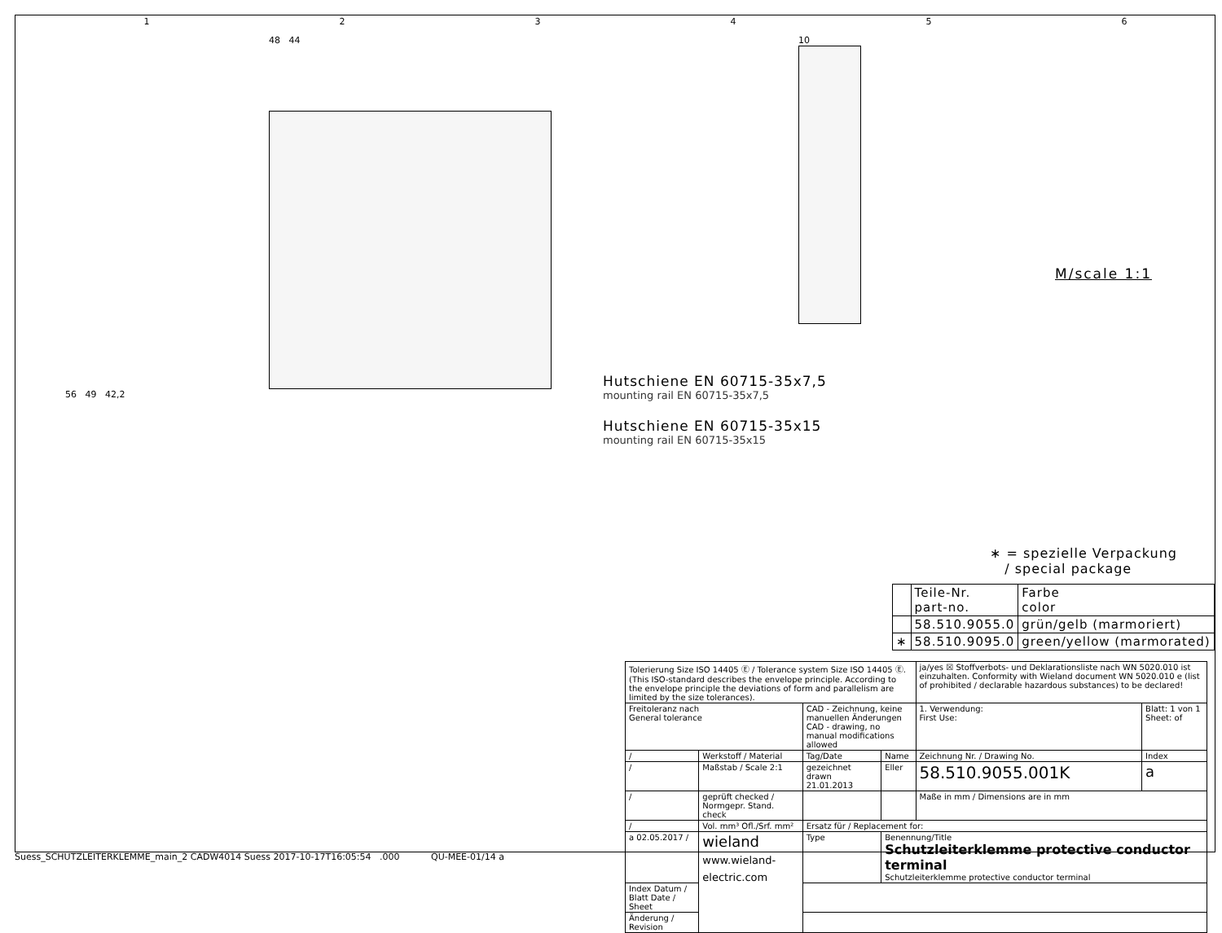123456
48 44
56 49 42,2
10
Hutschiene EN 60715-35x7,5
mounting rail EN 60715-35x7,5
Hutschiene EN 60715-35x15
mounting rail EN 60715-35x15
M/scale 1:1
∗ = spezielle Verpackung
/ special package
| | Teile-Nr. part-no. | Farbe color |
| | 58.510.9055.0 | grün/gelb (marmoriert) |
| ∗ | 58.510.9095.0 | green/yellow (marmorated) |
| Tolerierung Size ISO 14405 Ⓔ / Tolerance system Size ISO 14405 Ⓔ. (This ISO-standard describes the envelope principle. According to the envelope principle the deviations of form and parallelism are limited by the size tolerances). | | | | ja/yes ☒ Stoffverbots- und Deklarationsliste nach WN 5020.010 ist einzuhalten. Conformity with Wieland document WN 5020.010 e (list of prohibited / declarable hazardous substances) to be declared! | |
| Freitoleranz nach General tolerance | | CAD - Zeichnung, keine manuellen Änderungen CAD - drawing, no manual modifications allowed | | 1. Verwendung: First Use: | Blatt: 1 von 1 Sheet: of |
| / | Werkstoff / Material | Tag/Date | Name | Zeichnung Nr. / Drawing No. | Index |
| / | Maßstab / Scale 2:1 | gezeichnet drawn 21.01.2013 | Eller | 58.510.9055.001K | a |
| / | geprüft checked / Normgepr. Stand. check | | | Maße in mm / Dimensions are in mm | |
| / | Vol. mm³ Ofl./Srf. mm² | Ersatz für / Replacement for: | | | |
| a 02.05.2017 / | wieland www.wieland-electric.com | Type | Benennung/Title Schutzleiterklemme protective conductor terminal Schutzleiterklemme protective conductor terminal | | |
| Index Datum / Blatt Date / Sheet | | | | | |
| Änderung / Revision | | | | | |
Suess_SCHUTZLEITERKLEMME_main_2 CADW4014 Suess 2017-10-17T16:05:54 .000 QU-MEE-01/14 a